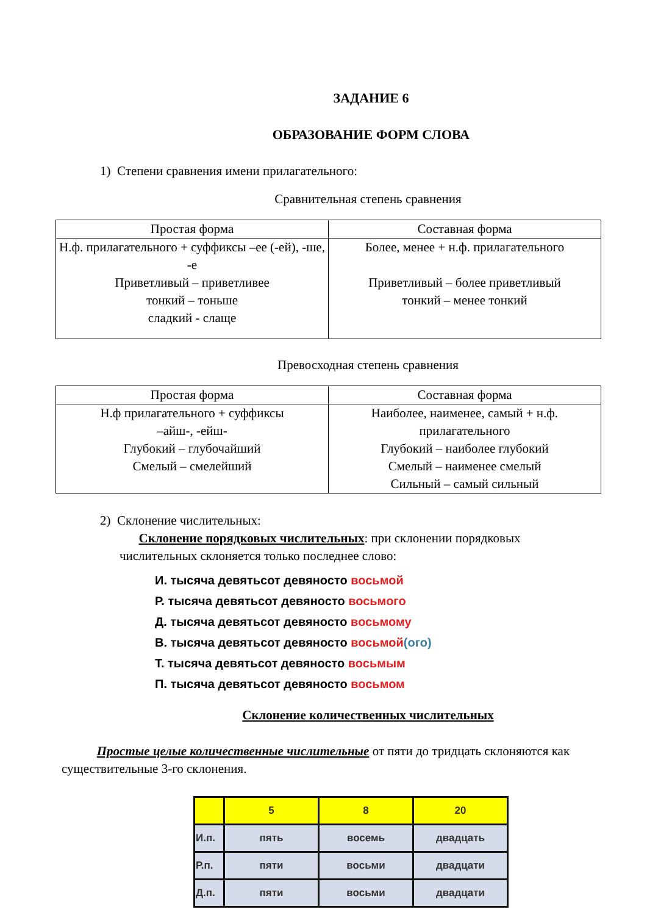ЗАДАНИЕ 6
ОБРАЗОВАНИЕ ФОРМ СЛОВА
1) Степени сравнения имени прилагательного:
Сравнительная степень сравнения
| Простая форма | Составная форма |
| --- | --- |
| Н.ф. прилагательного + суффиксы –ее (-ей), -ше, -е Приветливый – приветливее тонкий – тоньше сладкий - слаще | Более, менее + н.ф. прилагательного Приветливый – более приветливый тонкий – менее тонкий |
Превосходная степень сравнения
| Простая форма | Составная форма |
| --- | --- |
| Н.ф прилагательного + суффиксы –айш-, -ейш- Глубокий – глубочайший Смелый – смелейший | Наиболее, наименее, самый + н.ф. прилагательного Глубокий – наиболее глубокий Смелый – наименее смелый Сильный – самый сильный |
2) Склонение числительных:
Склонение порядковых числительных: при склонении порядковых числительных склоняется только последнее слово:
И. тысяча девятьсот девяносто восьмой
Р. тысяча девятьсот девяносто восьмого
Д. тысяча девятьсот девяносто восьмому
В. тысяча девятьсот девяносто восьмой(ого)
Т. тысяча девятьсот девяносто восьмым
П. тысяча девятьсот девяносто восьмом
Склонение количественных числительных
Простые целые количественные числительные от пяти до тридцать склоняются как существительные 3-го склонения.
| | 5 | 8 | 20 |
| И.п. | пять | восемь | двадцать |
| Р.п. | пяти | восьми | двадцати |
| Д.п. | пяти | восьми | двадцати |